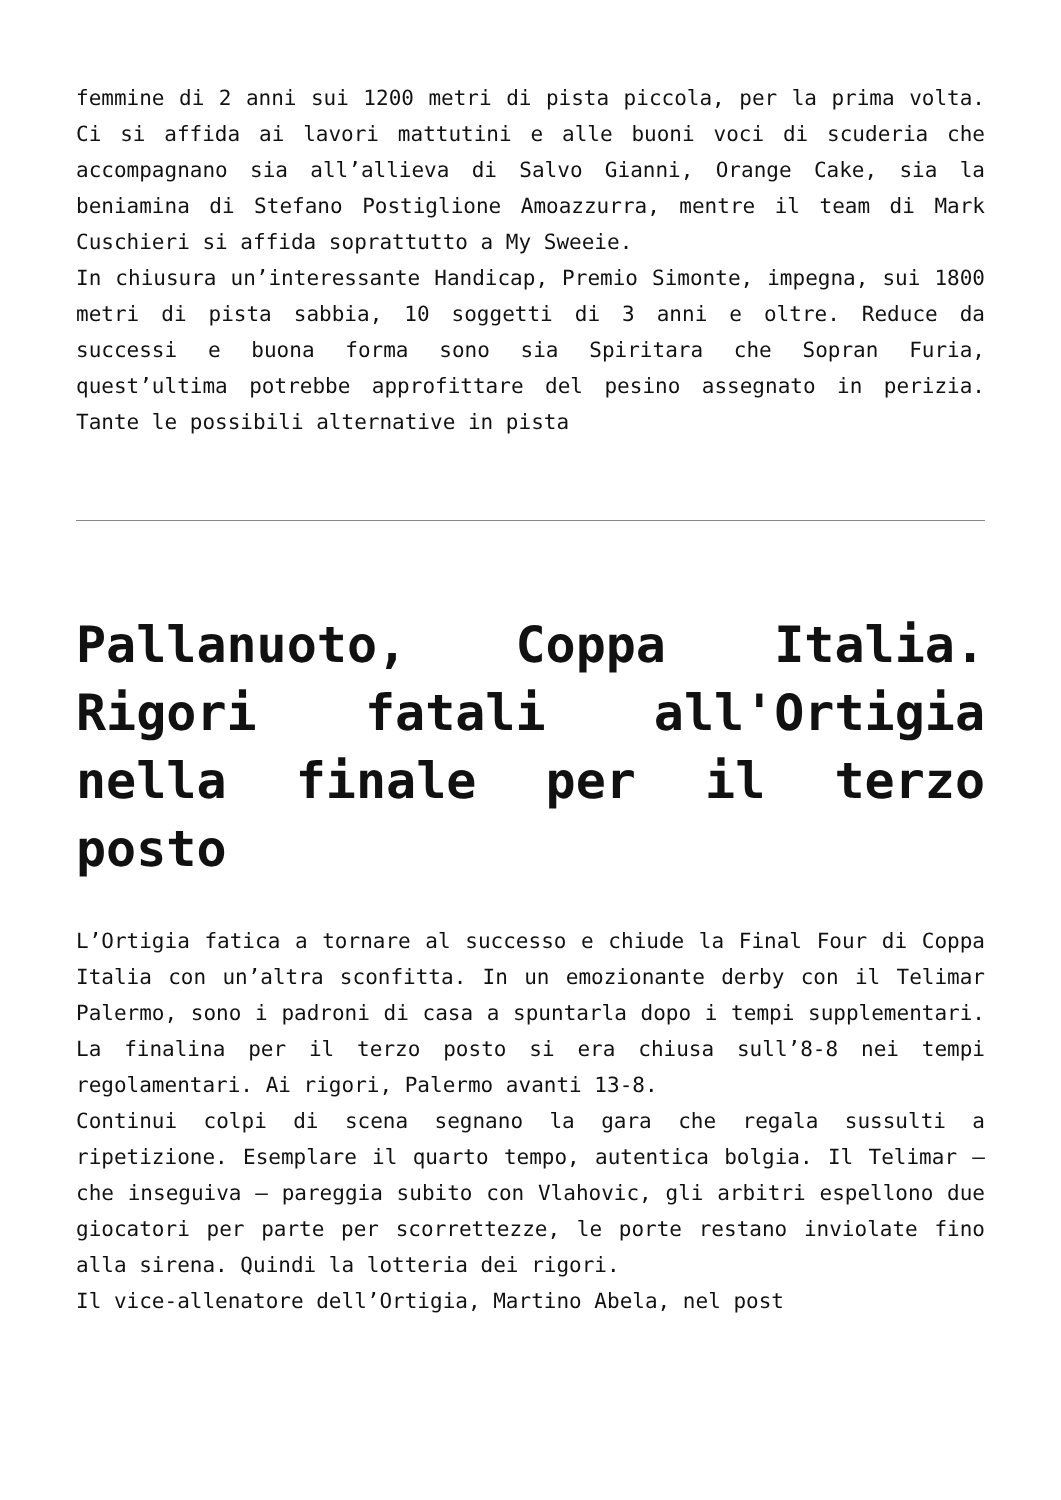femmine di 2 anni sui 1200 metri di pista piccola, per la prima volta. Ci si affida ai lavori mattutini e alle buoni voci di scuderia che accompagnano sia all’allieva di Salvo Gianni, Orange Cake, sia la beniamina di Stefano Postiglione Amoazzurra, mentre il team di Mark Cuschieri si affida soprattutto a My Sweeie.
In chiusura un’interessante Handicap, Premio Simonte, impegna, sui 1800 metri di pista sabbia, 10 soggetti di 3 anni e oltre. Reduce da successi e buona forma sono sia Spiritara che Sopran Furia, quest’ultima potrebbe approfittare del pesino assegnato in perizia. Tante le possibili alternative in pista
Pallanuoto, Coppa Italia. Rigori fatali all'Ortigia nella finale per il terzo posto
L’Ortigia fatica a tornare al successo e chiude la Final Four di Coppa Italia con un’altra sconfitta. In un emozionante derby con il Telimar Palermo, sono i padroni di casa a spuntarla dopo i tempi supplementari. La finalina per il terzo posto si era chiusa sull’8-8 nei tempi regolamentari. Ai rigori, Palermo avanti 13-8.
Continui colpi di scena segnano la gara che regala sussulti a ripetizione. Esemplare il quarto tempo, autentica bolgia. Il Telimar – che inseguiva – pareggia subito con Vlahovic, gli arbitri espellono due giocatori per parte per scorrettezze, le porte restano inviolate fino alla sirena. Quindi la lotteria dei rigori.
Il vice-allenatore dell’Ortigia, Martino Abela, nel post